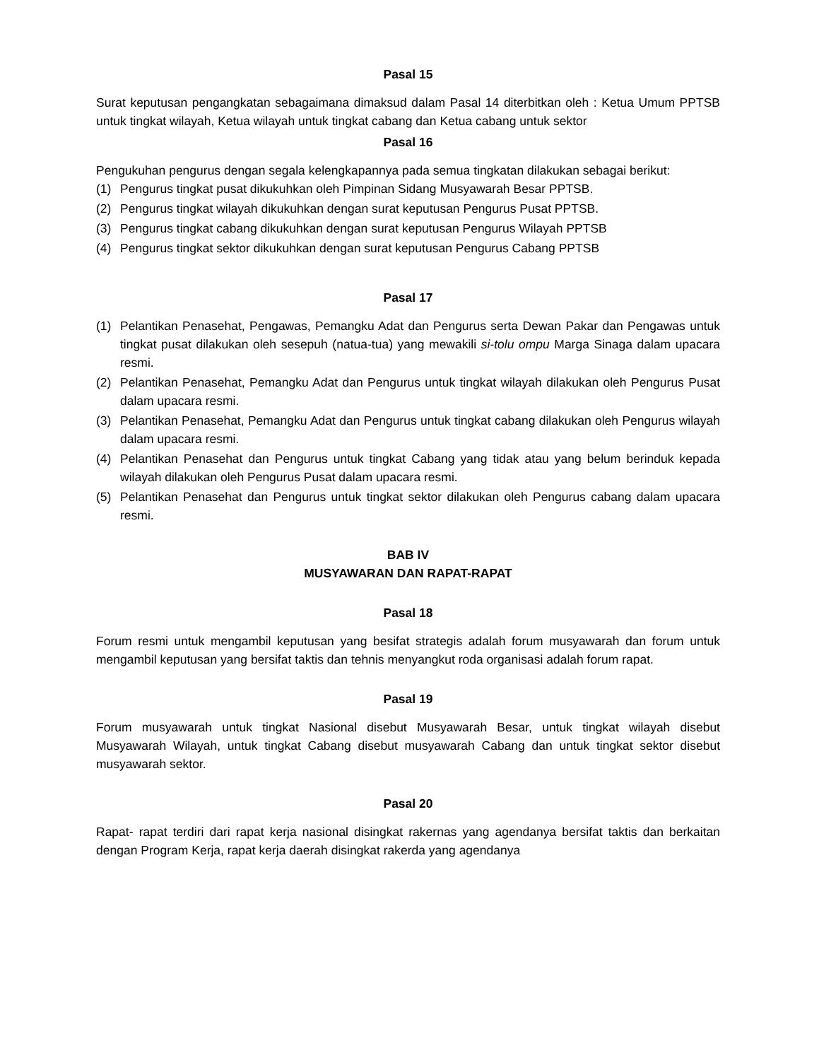Pasal 15
Surat keputusan pengangkatan sebagaimana dimaksud dalam Pasal 14 diterbitkan oleh : Ketua Umum PPTSB untuk tingkat wilayah, Ketua wilayah untuk tingkat cabang dan Ketua cabang untuk sektor
Pasal 16
Pengukuhan pengurus dengan segala kelengkapannya pada semua tingkatan dilakukan sebagai berikut:
(1) Pengurus tingkat pusat dikukuhkan oleh Pimpinan Sidang Musyawarah Besar PPTSB.
(2) Pengurus tingkat wilayah dikukuhkan dengan surat keputusan Pengurus Pusat PPTSB.
(3) Pengurus tingkat cabang dikukuhkan dengan surat keputusan Pengurus Wilayah PPTSB
(4) Pengurus tingkat sektor dikukuhkan dengan surat keputusan Pengurus Cabang PPTSB
Pasal 17
(1) Pelantikan Penasehat, Pengawas, Pemangku Adat dan Pengurus serta Dewan Pakar dan Pengawas untuk tingkat pusat dilakukan oleh sesepuh (natua-tua) yang mewakili si-tolu ompu Marga Sinaga dalam upacara resmi.
(2) Pelantikan Penasehat, Pemangku Adat dan Pengurus untuk tingkat wilayah dilakukan oleh Pengurus Pusat dalam upacara resmi.
(3) Pelantikan Penasehat, Pemangku Adat dan Pengurus untuk tingkat cabang dilakukan oleh Pengurus wilayah dalam upacara resmi.
(4) Pelantikan Penasehat dan Pengurus untuk tingkat Cabang yang tidak atau yang belum berinduk kepada wilayah dilakukan oleh Pengurus Pusat dalam upacara resmi.
(5) Pelantikan Penasehat dan Pengurus untuk tingkat sektor dilakukan oleh Pengurus cabang dalam upacara resmi.
BAB IV
MUSYAWARAN DAN RAPAT-RAPAT
Pasal 18
Forum resmi untuk mengambil keputusan yang besifat strategis adalah forum musyawarah dan forum untuk mengambil keputusan yang bersifat taktis dan tehnis menyangkut roda organisasi adalah forum rapat.
Pasal 19
Forum musyawarah untuk tingkat Nasional disebut Musyawarah Besar, untuk tingkat wilayah disebut Musyawarah Wilayah, untuk tingkat Cabang disebut musyawarah Cabang dan untuk tingkat sektor disebut musyawarah sektor.
Pasal 20
Rapat- rapat terdiri dari rapat kerja nasional disingkat rakernas yang agendanya bersifat taktis dan berkaitan dengan Program Kerja, rapat kerja daerah disingkat rakerda yang agendanya